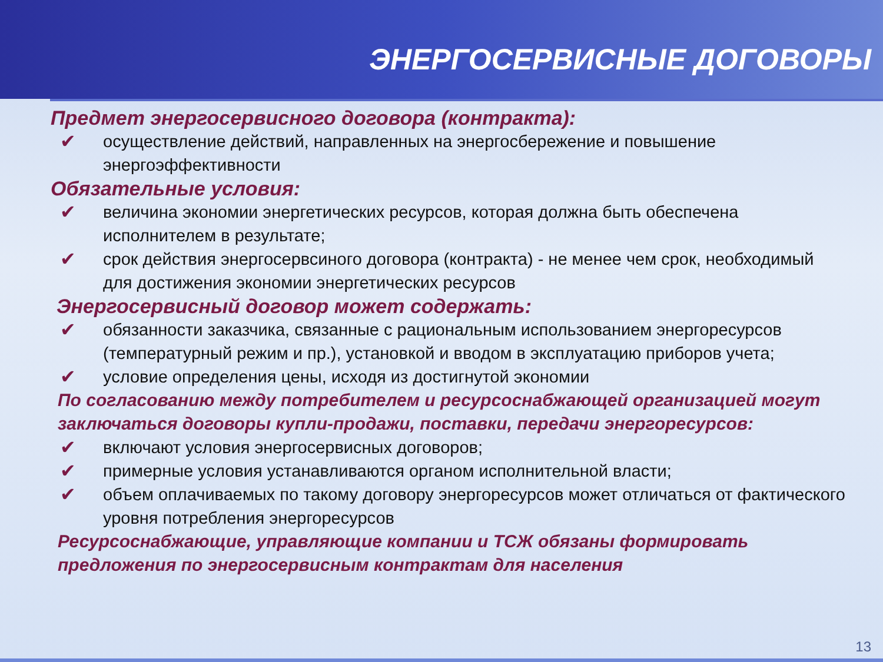ЭНЕРГОСЕРВИСНЫЕ ДОГОВОРЫ
Предмет энергосервисного договора (контракта):
✔ осуществление действий, направленных на энергосбережение и повышение энергоэффективности
Обязательные условия:
✔ величина экономии энергетических ресурсов, которая должна быть обеспечена исполнителем в результате;
✔ срок действия энергосервсиного договора (контракта) - не менее чем срок, необходимый для достижения экономии энергетических ресурсов
Энергосервисный договор может содержать:
✔ обязанности заказчика, связанные с рациональным использованием энергоресурсов (температурный режим и пр.), установкой и вводом в эксплуатацию приборов учета;
✔ условие определения цены, исходя из достигнутой экономии
По согласованию между потребителем и ресурсоснабжающей организацией могут заключаться договоры купли-продажи, поставки, передачи энергоресурсов:
✔ включают условия энергосервисных договоров;
✔ примерные условия устанавливаются органом исполнительной власти;
✔ объем оплачиваемых по такому договору энергоресурсов может отличаться от фактического уровня потребления энергоресурсов
Ресурсоснабжающие, управляющие компании и ТСЖ обязаны формировать предложения по энергосервисным контрактам для населения
13